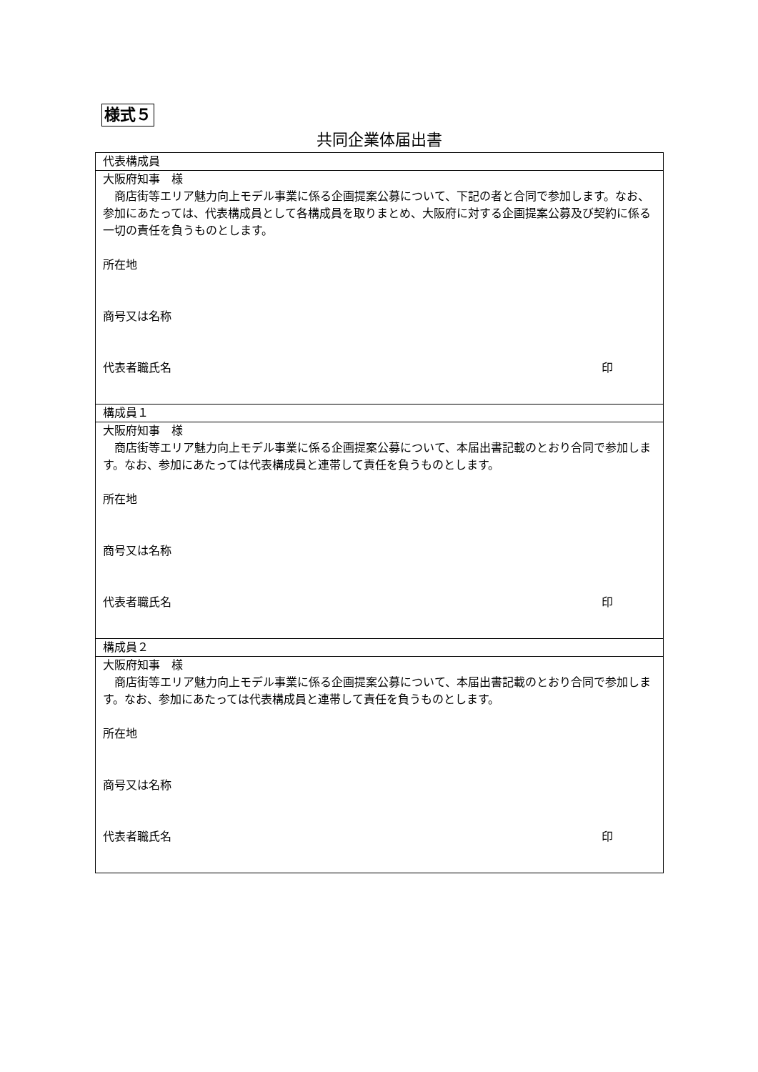様式５
共同企業体届出書
| 代表構成員 |
| 大阪府知事 様 商店街等エリア魅力向上モデル事業に係る企画提案公募について、下記の者と合同で参加します。なお、参加にあたっては、代表構成員として各構成員を取りまとめ、大阪府に対する企画提案公募及び契約に係る一切の責任を負うものとします。 所在地 商号又は名称 代表者職氏名 印 |
| 構成員１ |
| 大阪府知事 様 商店街等エリア魅力向上モデル事業に係る企画提案公募について、本届出書記載のとおり合同で参加します。なお、参加にあたっては代表構成員と連帯して責任を負うものとします。 所在地 商号又は名称 代表者職氏名 印 |
| 構成員２ |
| 大阪府知事 様 商店街等エリア魅力向上モデル事業に係る企画提案公募について、本届出書記載のとおり合同で参加します。なお、参加にあたっては代表構成員と連帯して責任を負うものとします。 所在地 商号又は名称 代表者職氏名 印 |